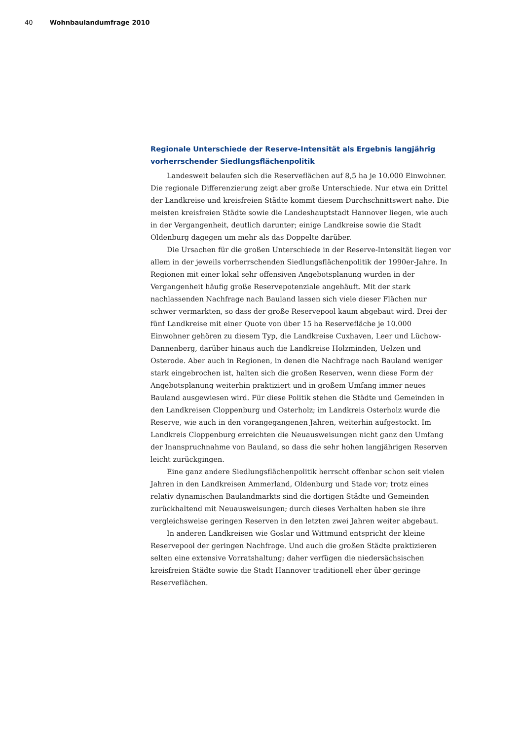40 Wohnbaulandumfrage 2010
Regionale Unterschiede der Reserve-Intensität als Ergebnis langjährig vorherrschender Siedlungsflächenpolitik
Landesweit belaufen sich die Reserveflächen auf 8,5 ha je 10.000 Einwohner. Die regionale Differenzierung zeigt aber große Unterschiede. Nur etwa ein Drittel der Landkreise und kreisfreien Städte kommt diesem Durchschnittswert nahe. Die meisten kreisfreien Städte sowie die Landeshauptstadt Hannover liegen, wie auch in der Vergangenheit, deutlich darunter; einige Landkreise sowie die Stadt Oldenburg dagegen um mehr als das Doppelte darüber.
Die Ursachen für die großen Unterschiede in der Reserve-Intensität liegen vor allem in der jeweils vorherrschenden Siedlungsflächenpolitik der 1990er-Jahre. In Regionen mit einer lokal sehr offensiven Angebotsplanung wurden in der Vergangenheit häufig große Reservepotenziale angehäuft. Mit der stark nachlassenden Nachfrage nach Bauland lassen sich viele dieser Flächen nur schwer vermarkten, so dass der große Reservepool kaum abgebaut wird. Drei der fünf Landkreise mit einer Quote von über 15 ha Reservefläche je 10.000 Einwohner gehören zu diesem Typ, die Landkreise Cuxhaven, Leer und Lüchow-Dannenberg, darüber hinaus auch die Landkreise Holzminden, Uelzen und Osterode. Aber auch in Regionen, in denen die Nachfrage nach Bauland weniger stark eingebrochen ist, halten sich die großen Reserven, wenn diese Form der Angebotsplanung weiterhin praktiziert und in großem Umfang immer neues Bauland ausgewiesen wird. Für diese Politik stehen die Städte und Gemeinden in den Landkreisen Cloppenburg und Osterholz; im Landkreis Osterholz wurde die Reserve, wie auch in den vorangegangenen Jahren, weiterhin aufgestockt. Im Landkreis Cloppenburg erreichten die Neuausweisungen nicht ganz den Umfang der Inanspruchnahme von Bauland, so dass die sehr hohen langjährigen Reserven leicht zurückgingen.
Eine ganz andere Siedlungsflächenpolitik herrscht offenbar schon seit vielen Jahren in den Landkreisen Ammerland, Oldenburg und Stade vor; trotz eines relativ dynamischen Baulandmarkts sind die dortigen Städte und Gemeinden zurückhaltend mit Neuausweisungen; durch dieses Verhalten haben sie ihre vergleichsweise geringen Reserven in den letzten zwei Jahren weiter abgebaut.
In anderen Landkreisen wie Goslar und Wittmund entspricht der kleine Reservepool der geringen Nachfrage. Und auch die großen Städte praktizieren selten eine extensive Vorratshaltung; daher verfügen die niedersächsischen kreisfreien Städte sowie die Stadt Hannover traditionell eher über geringe Reserveflächen.